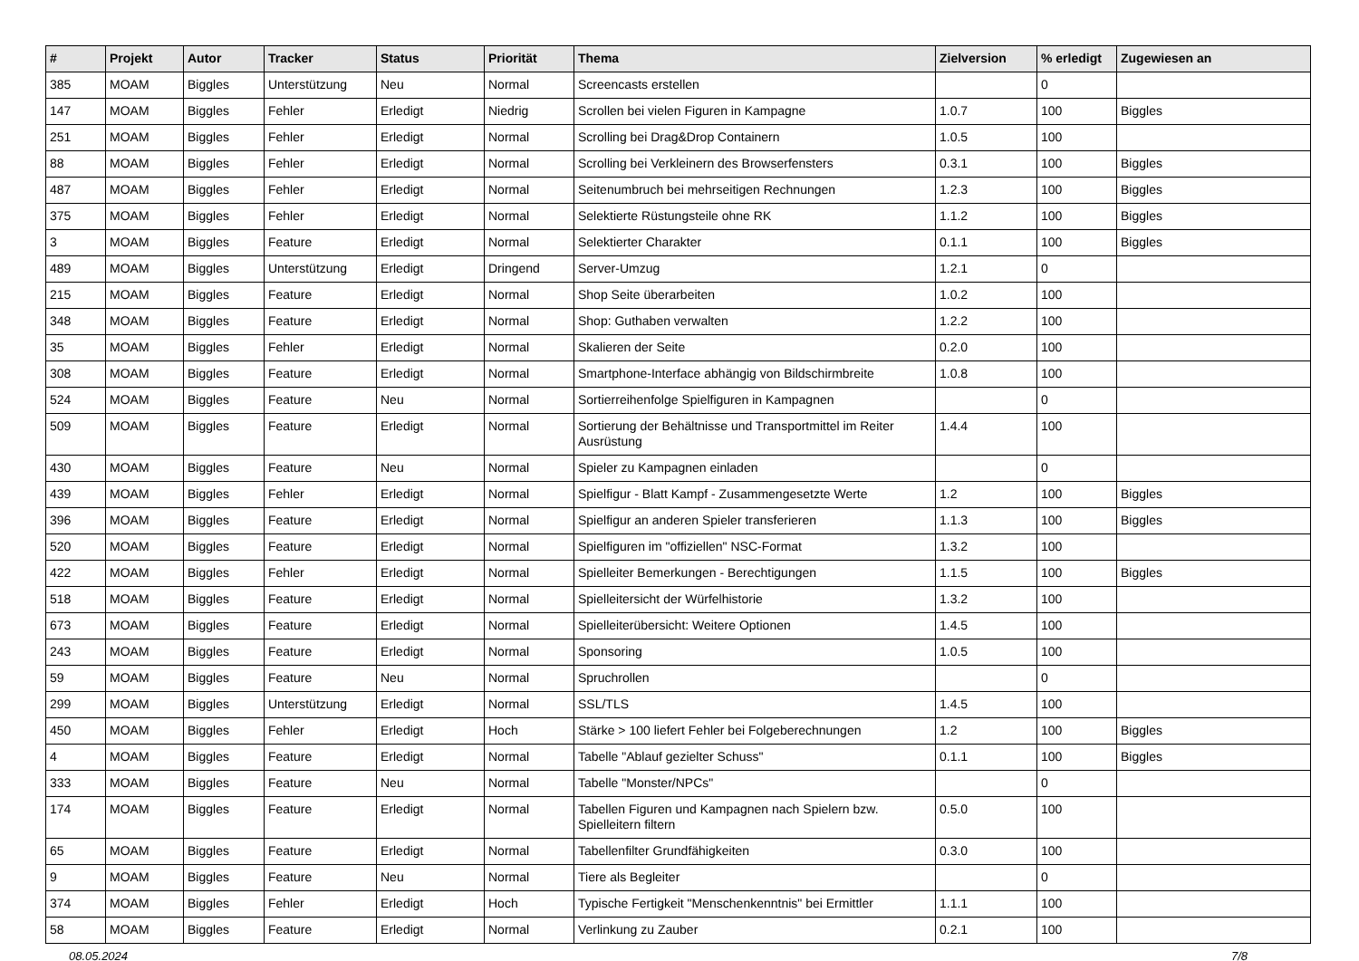| # | Projekt | Autor | Tracker | Status | Priorität | Thema | Zielversion | % erledigt | Zugewiesen an |
| --- | --- | --- | --- | --- | --- | --- | --- | --- | --- |
| 385 | MOAM | Biggles | Unterstützung | Neu | Normal | Screencasts erstellen | | 0 | |
| 147 | MOAM | Biggles | Fehler | Erledigt | Niedrig | Scrollen bei vielen Figuren in Kampagne | 1.0.7 | 100 | Biggles |
| 251 | MOAM | Biggles | Fehler | Erledigt | Normal | Scrolling bei Drag&Drop Containern | 1.0.5 | 100 | |
| 88 | MOAM | Biggles | Fehler | Erledigt | Normal | Scrolling bei Verkleinern des Browserfensters | 0.3.1 | 100 | Biggles |
| 487 | MOAM | Biggles | Fehler | Erledigt | Normal | Seitenumbruch bei mehrseitigen Rechnungen | 1.2.3 | 100 | Biggles |
| 375 | MOAM | Biggles | Fehler | Erledigt | Normal | Selektierte Rüstungsteile ohne RK | 1.1.2 | 100 | Biggles |
| 3 | MOAM | Biggles | Feature | Erledigt | Normal | Selektierter Charakter | 0.1.1 | 100 | Biggles |
| 489 | MOAM | Biggles | Unterstützung | Erledigt | Dringend | Server-Umzug | 1.2.1 | 0 | |
| 215 | MOAM | Biggles | Feature | Erledigt | Normal | Shop Seite überarbeiten | 1.0.2 | 100 | |
| 348 | MOAM | Biggles | Feature | Erledigt | Normal | Shop: Guthaben verwalten | 1.2.2 | 100 | |
| 35 | MOAM | Biggles | Fehler | Erledigt | Normal | Skalieren der Seite | 0.2.0 | 100 | |
| 308 | MOAM | Biggles | Feature | Erledigt | Normal | Smartphone-Interface abhängig von Bildschirmbreite | 1.0.8 | 100 | |
| 524 | MOAM | Biggles | Feature | Neu | Normal | Sortierreihenfolge Spielfiguren in Kampagnen | | 0 | |
| 509 | MOAM | Biggles | Feature | Erledigt | Normal | Sortierung der Behältnisse und Transportmittel im Reiter Ausrüstung | 1.4.4 | 100 | |
| 430 | MOAM | Biggles | Feature | Neu | Normal | Spieler zu Kampagnen einladen | | 0 | |
| 439 | MOAM | Biggles | Fehler | Erledigt | Normal | Spielfigur - Blatt Kampf - Zusammengesetzte Werte | 1.2 | 100 | Biggles |
| 396 | MOAM | Biggles | Feature | Erledigt | Normal | Spielfigur an anderen Spieler transferieren | 1.1.3 | 100 | Biggles |
| 520 | MOAM | Biggles | Feature | Erledigt | Normal | Spielfiguren im "offiziellen" NSC-Format | 1.3.2 | 100 | |
| 422 | MOAM | Biggles | Fehler | Erledigt | Normal | Spielleiter Bemerkungen - Berechtigungen | 1.1.5 | 100 | Biggles |
| 518 | MOAM | Biggles | Feature | Erledigt | Normal | Spielleitersicht der Würfelhistorie | 1.3.2 | 100 | |
| 673 | MOAM | Biggles | Feature | Erledigt | Normal | Spielleiterübersicht: Weitere Optionen | 1.4.5 | 100 | |
| 243 | MOAM | Biggles | Feature | Erledigt | Normal | Sponsoring | 1.0.5 | 100 | |
| 59 | MOAM | Biggles | Feature | Neu | Normal | Spruchrollen | | 0 | |
| 299 | MOAM | Biggles | Unterstützung | Erledigt | Normal | SSL/TLS | 1.4.5 | 100 | |
| 450 | MOAM | Biggles | Fehler | Erledigt | Hoch | Stärke > 100 liefert Fehler bei Folgeberechnungen | 1.2 | 100 | Biggles |
| 4 | MOAM | Biggles | Feature | Erledigt | Normal | Tabelle "Ablauf gezielter Schuss" | 0.1.1 | 100 | Biggles |
| 333 | MOAM | Biggles | Feature | Neu | Normal | Tabelle "Monster/NPCs" | | 0 | |
| 174 | MOAM | Biggles | Feature | Erledigt | Normal | Tabellen Figuren und Kampagnen nach Spielern bzw. Spielleitern filtern | 0.5.0 | 100 | |
| 65 | MOAM | Biggles | Feature | Erledigt | Normal | Tabellenfilter Grundfähigkeiten | 0.3.0 | 100 | |
| 9 | MOAM | Biggles | Feature | Neu | Normal | Tiere als Begleiter | | 0 | |
| 374 | MOAM | Biggles | Fehler | Erledigt | Hoch | Typische Fertigkeit "Menschenkenntnis" bei Ermittler | 1.1.1 | 100 | |
| 58 | MOAM | Biggles | Feature | Erledigt | Normal | Verlinkung zu Zauber | 0.2.1 | 100 | |
08.05.2024 7/8